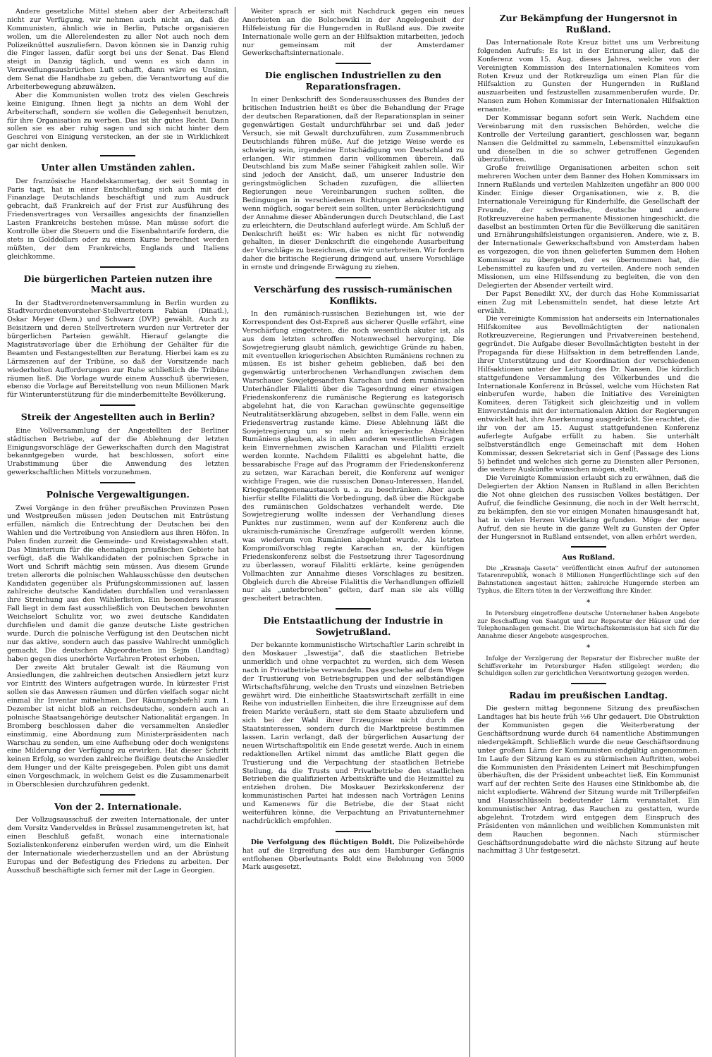Andere gesetzliche Mittel stehen aber der Arbeiterschaft nicht zur Verfügung, wir nehmen auch nicht an, daß die Kommunisten, ähnlich wie in Berlin, Putsche organisieren wollen, um die Allerelendesten zu aller Not auch noch dem Polizeiknüttel auszuliefern. Davon können sie in Danzig ruhig die Finger lassen, dafür sorgt bei uns der Senat. Das Elend steigt in Danzig täglich, und wenn es sich dann in Verzweiflungsausbrüchen Luft schafft, dann wäre es Unsinn, dem Senat die Handhabe zu geben, die Verantwortung auf die Arbeiterbewegung abzuwälzen.
Aber die Kommunisten wollen trotz des vielen Geschreis keine Einigung. Ihnen liegt ja nichts an dem Wohl der Arbeiterschaft, sondern sie wollen die Gelegenheit benutzen, für ihre Organisation zu werben. Das ist ihr gutes Recht. Dann sollen sie es aber ruhig sagen und sich nicht hinter dem Geschrei von Einigung verstecken, an der sie in Wirklichkeit gar nicht denken.
Unter allen Umständen zahlen.
Der französische Handelskammertag, der seit Sonntag in Paris tagt, hat in einer Entschließung sich auch mit der Finanzlage Deutschlands beschäftigt und zum Ausdruck gebracht, daß Frankreich auf der Frist zur Ausführung des Friedensvertrages von Versailles angesichts der finanziellen Lasten Frankreichs bestehen müsse. Man müsse sofort die Kontrolle über die Steuern und die Eisenbahntarife fordern, die stets in Golddollars oder zu einem Kurse berechnet werden müßten, der dem Frankreichs, Englands und Italiens gleichkomme.
Die bürgerlichen Parteien nutzen ihre Macht aus.
In der Stadtverordnetenversammlung in Berlin wurden zu Stadtverordnetenvorsteher-Stellvertretern Fabian (Dinatl.), Oskar Meyer (Dem.) und Schwarz (DVP.) gewählt. Auch zu Beisitzern und deren Stellvertretern wurden nur Vertreter der bürgerlichen Parteien gewählt. Hierauf gelangte die Magistratsvorlage über die Erhöhung der Gehälter für die Beamten und Festangestellten zur Beratung. Hierbei kam es zu Lärmszenen auf der Tribüne, so daß der Vorsitzende nach wiederholten Aufforderungen zur Ruhe schließlich die Tribüne räumen ließ. Die Vorlage wurde einem Ausschuß überwiesen, ebenso die Vorlage auf Bereitstellung von neun Millionen Mark für Winterunterstützung für die minderbemittelte Bevölkerung.
Streik der Angestellten auch in Berlin?
Eine Vollversammlung der Angestellten der Berliner städtischen Betriebe, auf der die Ablehnung der letzten Einigungsvorschläge der Gewerkschaften durch den Magistrat bekanntgegeben wurde, hat beschlossen, sofort eine Urabstimmung über die Anwendung des letzten gewerkschaftlichen Mittels vorzunehmen.
Polnische Vergewaltigungen.
Zwei Vorgänge in den früher preußischen Provinzen Posen und Westpreußen müssen jeden Deutschen mit Entrüstung erfüllen, nämlich die Entrechtung der Deutschen bei den Wahlen und die Vertreibung von Ansiedlern aus ihren Höfen. In Polen finden zurzeit die Gemeinde- und Kreistagswahlen statt. Das Ministerium für die ehemaligen preußischen Gebiete hat verfügt, daß die Wahlkandidaten der polnischen Sprache in Wort und Schrift mächtig sein müssen. Aus diesem Grunde treten allerorts die polnischen Wahlausschüsse den deutschen Kandidaten gegenüber als Prüfungskommissionen auf, lassen zahlreiche deutsche Kandidaten durchfallen und veranlassen ihre Streichung aus den Wählerlisten. Ein besonders krasser Fall liegt in dem fast ausschließlich von Deutschen bewohnten Weichselort Schulitz vor, wo zwei deutsche Kandidaten durchfielen und damit die ganze deutsche Liste gestrichen wurde. Durch die polnische Verfügung ist den Deutschen nicht nur das aktive, sondern auch das passive Wahlrecht unmöglich gemacht. Die deutschen Abgeordneten im Sejm (Landtag) haben gegen dies unerhörte Verfahren Protest erhoben.
Der zweite Akt brutaler Gewalt ist die Räumung von Ansiedlungen, die zahlreichen deutschen Ansiedlern jetzt kurz vor Eintritt des Winters aufgetragen wurde. In kürzester Frist sollen sie das Anwesen räumen und dürfen vielfach sogar nicht einmal ihr Inventar mitnehmen. Der Räumungsbefehl zum 1. Dezember ist nicht bloß an reichsdeutsche, sondern auch an polnische Staatsangehörige deutscher Nationalität ergangen. In Bromberg beschlossen daher die versammelten Ansiedler einstimmig, eine Abordnung zum Ministerpräsidenten nach Warschau zu senden, um eine Aufhebung oder doch wenigstens eine Milderung der Verfügung zu erwirken. Hat dieser Schritt keinen Erfolg, so werden zahlreiche fleißige deutsche Ansiedler dem Hunger und der Kälte preisgegeben. Polen gibt uns damit einen Vorgeschmack, in welchem Geist es die Zusammenarbeit in Oberschlesien durchzuführen gedenkt.
Von der 2. Internationale.
Der Vollzugsausschuß der zweiten Internationale, der unter dem Vorsitz Vanderveldes in Brüssel zusammengetreten ist, hat einen Beschluß gefaßt, wonach eine internationale Sozialistenkonferenz einberufen werden wird, um die Einheit der Internationale wiederherzustellen und an der Abrüstung Europas und der Befestigung des Friedens zu arbeiten. Der Ausschuß beschäftigte sich ferner mit der Lage in Georgien.
Weiter sprach er sich mit Nachdruck gegen ein neues Anerbieten an die Bolschewiki in der Angelegenheit der Hilfeleistung für die Hungernden in Rußland aus. Die zweite Internationale wolle gern an der Hilfsaktion mitarbeiten, jedoch nur gemeinsam mit der Amsterdamer Gewerkschaftsinternationale.
Die englischen Industriellen zu den Reparationsfragen.
In einer Denkschrift des Sonderausschusses des Bundes der britischen Industrien heißt es über die Behandlung der Frage der deutschen Reparationen, daß der Reparationsplan in seiner gegenwärtigen Gestalt undurchführbar sei und daß jeder Versuch, sie mit Gewalt durchzuführen, zum Zusammenbruch Deutschlands führen müße. Auf die jetzige Weise werde es schwierig sein, irgendeine Entschädigung von Deutschland zu erlangen. Wir stimmen darin vollkommen überein, daß Deutschland bis zum Maße seiner Fähigkeit zahlen solle. Wir sind jedoch der Ansicht, daß, um unserer Industrie den geringstmöglichen Schaden zuzufügen, die alliierten Regierungen neue Vereinbarungen suchen sollten, die Bedingungen in verschiedenen Richtungen abzuändern und wenn möglich, sogar bereit sein sollten, unter Berücksichtigung der Annahme dieser Abänderungen durch Deutschland, die Last zu erleichtern, die Deutschland auferlegt würde. Am Schluß der Denkschrift heißt es: Wir haben es nicht für notwendig gehalten, in dieser Denkschrift die eingehende Ausarbeitung der Vorschläge zu bezeichnen, die wir unterbreiten. Wir fordern daher die britische Regierung dringend auf, unsere Vorschläge in ernste und dringende Erwägung zu ziehen.
Verschärfung des russisch-rumänischen Konflikts.
In den rumänisch-russischen Beziehungen ist, wie der Korrespondent des Ost-Expreß aus sicherer Quelle erfährt, eine Verschärfung eingetreten, die noch wesentlich akuter ist, als aus dem letzten schroffen Notenwechsel hervorging. Die Sowjetregierung glaubt nämlich, gewichtige Gründe zu haben, mit eventuellen kriegerischen Absichten Rumäniens rechnen zu müssen. Es ist bisher geheim geblieben, daß bei den gegenwärtig unterbrochenen Verhandlungen zwischen dem Warschauer Sowjetgesandten Karachan und dem rumänischen Unterhändler Filalitti über die Tagesordnung einer etwaigen Friedenskonferenz die rumänische Regierung es kategorisch abgelehnt hat, die von Karachan gewünschte gegenseitige Neutralitätserklärung abzugeben, selbst in dem Falle, wenn ein Friedensvertrag zustande käme. Diese Ablehnung läßt die Sowjetregierung um so mehr an kriegerische Absichten Rumäniens glauben, als in allen anderen wesentlichen Fragen kein Einvernehmen zwischen Karachan und Filalitti erzielt werden konnte. Nachdem Filalitti es abgelehnt hatte, die bessarabische Frage auf das Programm der Friedenskonferenz zu setzen, war Karachan bereit, die Konferenz auf weniger wichtige Fragen, wie die russischen Donau-Interessen, Handel, Kriegsgefangenenaustausch u. a. zu beschränken. Aber auch hierfür stellte Filalitti die Vorbedingung, daß über die Rückgabe des rumänischen Goldschatzes verhandelt werde. Die Sowjetregierung wollte indessen der Verhandlung dieses Punktes nur zustimmen, wenn auf der Konferenz auch die ukrainisch-rumänische Grenzfrage aufgerollt werden könne, was wiederum von Rumänien abgelehnt wurde. Als letzten Kompromißvorschlag regte Karachan an, der künftigen Friedenskonferenz selbst die Festsetzung ihrer Tagesordnung zu überlassen, worauf Filalitti erklärte, keine genügenden Vollmachten zur Annahme dieses Vorschlages zu besitzen. Obgleich durch die Abreise Filalittis die Verhandlungen offiziell nur als „unterbrochen“ gelten, darf man sie als völlig gescheitert betrachten.
Die Entstaatlichung der Industrie in Sowjetrußland.
Der bekannte kommunistische Wirtschaftler Larin schreibt in den Moskauer „Iswestija“, daß die staatlichen Betriebe unmerklich und ohne verpachtet zu werden, sich dem Wesen nach in Privatbetriebe verwandeln. Das geschehe auf dem Wege der Trustierung von Betriebsgruppen und der selbständigen Wirtschaftsführung, welche den Trusts und einzelnen Betrieben gewährt wird. Die einheitliche Staatswirtschaft zerfällt in eine Reihe von industriellen Einheiten, die ihre Erzeugnisse auf dem freien Markte veräußern, statt sie dem Staate abzuliefern und sich bei der Wahl ihrer Erzeugnisse nicht durch die Staatsinteressen, sondern durch die Marktpreise bestimmen lassen. Larin verlangt, daß der bürgerlichen Ausartung der neuen Wirtschaftspolitik ein Ende gesetzt werde. Auch in einem redaktionellen Artikel nimmt das amtliche Blatt gegen die Trustierung und die Verpachtung der staatlichen Betriebe Stellung, da die Trusts und Privatbetriebe den staatlichen Betrieben die qualifizierten Arbeitskräfte und die Heizmittel zu entziehen drohen. Die Moskauer Bezirkskonferenz der kommunistischen Partei hat indessen nach Vorträgen Lenins und Kamenews für die Betriebe, die der Staat nicht weiterführen könne, die Verpachtung an Privatunternehmer nachdrücklich empfohlen.
Die Verfolgung des flüchtigen Boldt. Die Polizeibehörde hat auf die Ergreifung des aus dem Hamburger Gefängnis entflohenen Oberleutnants Boldt eine Belohnung von 5000 Mark ausgesetzt.
Zur Bekämpfung der Hungersnot in Rußland.
Das Internationale Rote Kreuz bittet uns um Verbreitung folgenden Aufrufs: Es ist in der Erinnerung aller, daß die Konferenz vom 15. Aug. dieses Jahres, welche von der Vereinigten Kommission des Internationalen Komitees vom Roten Kreuz und der Rotkreuzliga um einen Plan für die Hilfsaktion zu Gunsten der Hungernden in Rußland auszuarbeiten und festzustellen zusammenberufen wurde, Dr. Nansen zum Hohen Kommissar der Internationalen Hilfsaktion ernannte.
Der Kommissar begann sofort sein Werk. Nachdem eine Vereinbarung mit den russischen Behörden, welche die Kontrolle der Verteilung garantiert, geschlossen war, begann Nansen die Geldmittel zu sammeln, Lebensmittel einzukaufen und dieselben in die so schwer getroffenen Gegenden überzuführen.
Große freiwillige Organisationen arbeiten schon seit mehreren Wochen unter dem Banner des Hohen Kommissars im Innern Rußlands und verteilen Mahlzeiten ungefähr an 800 000 Kinder. Einige dieser Organisationen, wie z. B. die Internationale Vereinigung für Kinderhilfe, die Gesellschaft der Freunde, der schwedische, deutsche und andere Rotkreuzvereine haben permanente Missionen hingeschickt, die daselbst an bestimmten Orten für die Bevölkerung die sanitären und Ernährungshilfsleistungen organisieren. Andere, wie z. B. der Internationale Gewerkschaftsbund von Amsterdam haben es vorgezogen, die von ihnen gelieferten Summen dem Hohen Kommissar zu übergeben, der es übernommen hat, die Lebensmittel zu kaufen und zu verteilen. Andere noch senden Missionen, um eine Hilfssendung zu begleiten, die von den Delegierten der Absender verteilt wird.
Der Papst Benedikt XV., der durch das Hohe Kommissariat einen Zug mit Lebensmitteln sendet, hat diese letzte Art erwählt.
Die vereinigte Kommission hat anderseits ein Internationales Hilfskomitee aus Bevollmächtigten der nationalen Rotkreuzvereine, Regierungen und Privatvereinen bestehend, gegründet. Die Aufgabe dieser Bevollmächtigten besteht in der Propaganda für diese Hilfsaktion in dem betreffenden Lande, ihrer Unterstützung und der Koordination der verschiedenen Hilfsaktionen unter der Leitung des Dr. Nansen. Die kürzlich stattgefundene Versammlung des Völkerbundes und die Internationale Konferenz in Brüssel, welche vom Höchsten Rat einberufen wurde, haben die Initiative des Vereinigten Komitees, deren Tätigkeit sich gleichzeitig und in vollem Einverständnis mit der internationalen Aktion der Regierungen entwickelt hat, ihre Anerkennung ausgedrückt. Sie erachtet, die ihr von der am 15. August stattgefundenen Konferenz auferlegte Aufgabe erfüllt zu haben. Sie unterhält selbstverständlich enge Gemeinschaft mit dem Hohen Kommissar, dessen Sekretariat sich in Genf (Passage des Lions 5) befindet und welches sich gerne zu Diensten aller Personen, die weitere Auskünfte wünschen mögen, stellt.
Die Vereinigte Kommission erlaubt sich zu erwähnen, daß die Delegierten der Aktion Nansen in Rußland in allen Berichten die Not ohne gleichen des russischen Volkes bestätigen. Der Aufruf, die feindliche Gesinnung, die noch in der Welt herrscht, zu bekämpfen, den sie vor einigen Monaten hinausgesandt hat, hat in vielen Herzen Widerklang gefunden. Möge der neue Aufruf, den sie heute in die ganze Welt zu Gunsten der Opfer der Hungersnot in Rußland entsendet, von allen erhört werden.
Aus Rußland.
Die „Krasnaja Gaseta“ veröffentlicht einen Aufruf der autonomen Tatarenrepublik, wonach 8 Millionen Hungerflüchtlinge sich auf den Bahnstationen angestaut hätten; zahlreiche Hungernde sterben am Typhus, die Eltern töten in der Verzweiflung ihre Kinder.
*
In Petersburg eingetroffene deutsche Unternehmer haben Angebote zur Beschaffung von Saatgut und zur Reparatur der Häuser und der Telephonanlagen gemacht. Die Wirtschaftskommission hat sich für die Annahme dieser Angebote ausgesprochen.
*
Infolge der Verzögerung der Reparatur der Eisbrecher mußte der Schiffsverkehr im Petersburger Hafen stillgelegt werden; die Schuldigen sollen zur gerichtlichen Verantwortung gezogen werden.
Radau im preußischen Landtag.
Die gestern mittag begonnene Sitzung des preußischen Landtages hat bis heute früh ½6 Uhr gedauert. Die Obstruktion der Kommunisten gegen die Weiterberatung der Geschäftsordnung wurde durch 64 namentliche Abstimmungen niedergekämpft. Schließlich wurde die neue Geschäftsordnung unter großem Lärm der Kommunisten endgültig angenommen. Im Laufe der Sitzung kam es zu stürmischen Auftritten, wobei die Kommunisten den Präsidenten Leinert mit Beschimpfungen überhäuften, die der Präsident unbeachtet ließ. Ein Kommunist warf auf der rechten Seite des Hauses eine Stinkbombe ab, die nicht explodierte. Während der Sitzung wurde mit Trillerpfeifen und Hausschlüsseln bedeutender Lärm veranstaltet. Ein kommunistischer Antrag, das Rauchen zu gestatten, wurde abgelehnt. Trotzdem wird entgegen dem Einspruch des Präsidenten von männlichen und weiblichen Kommunisten mit dem Rauchen begonnen. Nach stürmischer Geschäftsordnungsdebatte wird die nächste Sitzung auf heute nachmittag 3 Uhr festgesetzt.